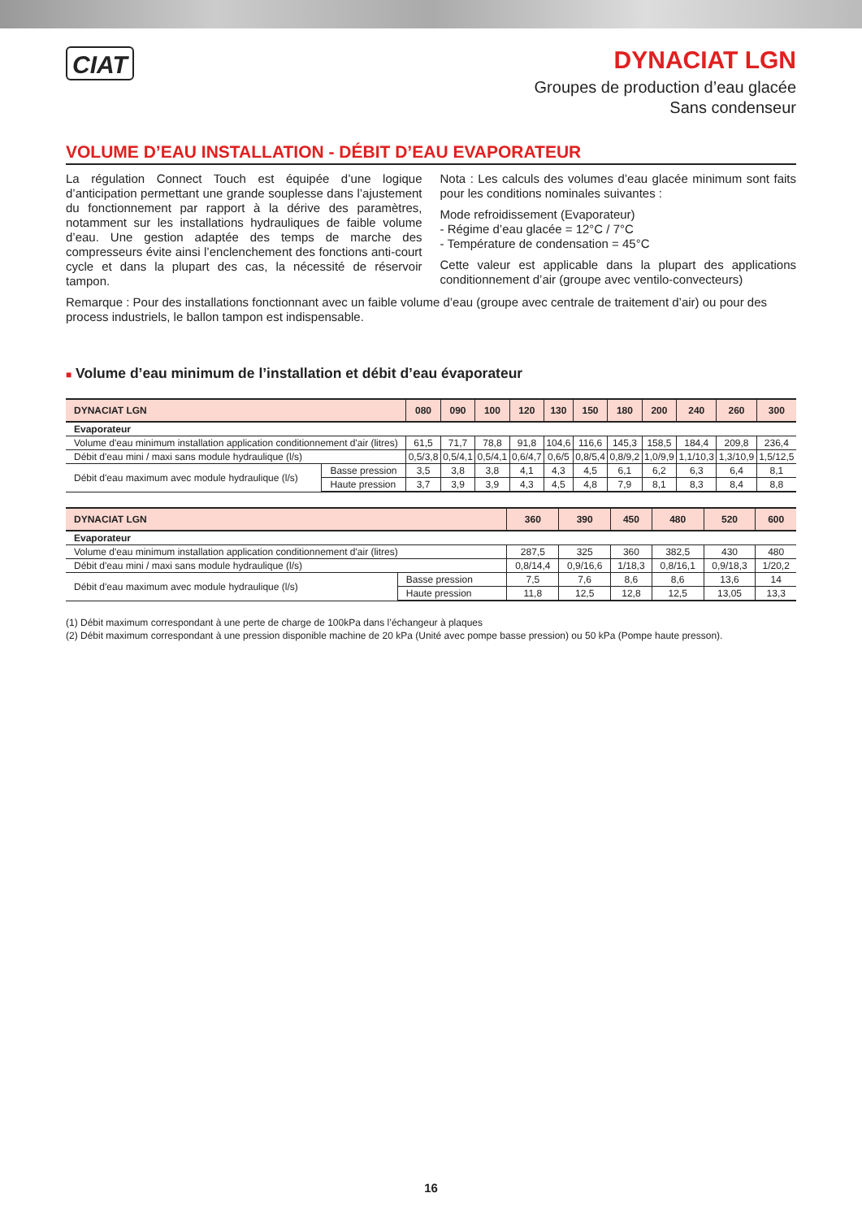CIAT
DYNACIAT LGN
Groupes de production d’eau glacée
Sans condenseur
VOLUME D’EAU INSTALLATION - DÉBIT D’EAU EVAPORATEUR
La régulation Connect Touch est équipée d’une logique d’anticipation permettant une grande souplesse dans l’ajustement du fonctionnement par rapport à la dérive des paramètres, notamment sur les installations hydrauliques de faible volume d’eau. Une gestion adaptée des temps de marche des compresseurs évite ainsi l’enclenchement des fonctions anti-court cycle et dans la plupart des cas, la nécessité de réservoir tampon.
Nota : Les calculs des volumes d’eau glacée minimum sont faits pour les conditions nominales suivantes :
Mode refroidissement (Evaporateur)
- Régime d’eau glacée = 12°C / 7°C
- Température de condensation = 45°C
Cette valeur est applicable dans la plupart des applications conditionnement d’air (groupe avec ventilo-convecteurs)
Remarque : Pour des installations fonctionnant avec un faible volume d’eau (groupe avec centrale de traitement d’air) ou pour des process industriels, le ballon tampon est indispensable.
■ Volume d’eau minimum de l’installation et débit d’eau évaporateur
| DYNACIAT LGN | | 080 | 090 | 100 | 120 | 130 | 150 | 180 | 200 | 240 | 260 | 300 |
| --- | --- | --- | --- | --- | --- | --- | --- | --- | --- | --- | --- | --- |
| Evaporateur | | | | | | | | | | | | |
| Volume d'eau minimum installation application conditionnement d'air (litres) | | 61,5 | 71,7 | 78,8 | 91,8 | 104,6 | 116,6 | 145,3 | 158,5 | 184,4 | 209,8 | 236,4 |
| Débit d'eau mini / maxi sans module hydraulique (l/s) | | 0,5/3,8 | 0,5/4,1 | 0,5/4,1 | 0,6/4,7 | 0,6/5 | 0,8/5,4 | 0,8/9,2 | 1,0/9,9 | 1,1/10,3 | 1,3/10,9 | 1,5/12,5 |
| Débit d'eau maximum avec module hydraulique (l/s) | Basse pression | 3,5 | 3,8 | 3,8 | 4,1 | 4,3 | 4,5 | 6,1 | 6,2 | 6,3 | 6,4 | 8,1 |
| | Haute pression | 3,7 | 3,9 | 3,9 | 4,3 | 4,5 | 4,8 | 7,9 | 8,1 | 8,3 | 8,4 | 8,8 |
| DYNACIAT LGN | | 360 | 390 | 450 | 480 | 520 | 600 |
| --- | --- | --- | --- | --- | --- | --- | --- |
| Evaporateur | | | | | | | |
| Volume d'eau minimum installation application conditionnement d'air (litres) | | 287,5 | 325 | 360 | 382,5 | 430 | 480 |
| Débit d'eau mini / maxi sans module hydraulique (l/s) | | 0,8/14,4 | 0,9/16,6 | 1/18,3 | 0,8/16,1 | 0,9/18,3 | 1/20,2 |
| Débit d'eau maximum avec module hydraulique (l/s) | Basse pression | 7,5 | 7,6 | 8,6 | 8,6 | 13,6 | 14 |
| | Haute pression | 11,8 | 12,5 | 12,8 | 12,5 | 13,05 | 13,3 |
(1) Débit maximum correspondant à une perte de charge de 100kPa dans l’échangeur à plaques
(2) Débit maximum correspondant à une pression disponible machine de 20 kPa (Unité avec pompe basse pression) ou 50 kPa (Pompe haute presson).
16